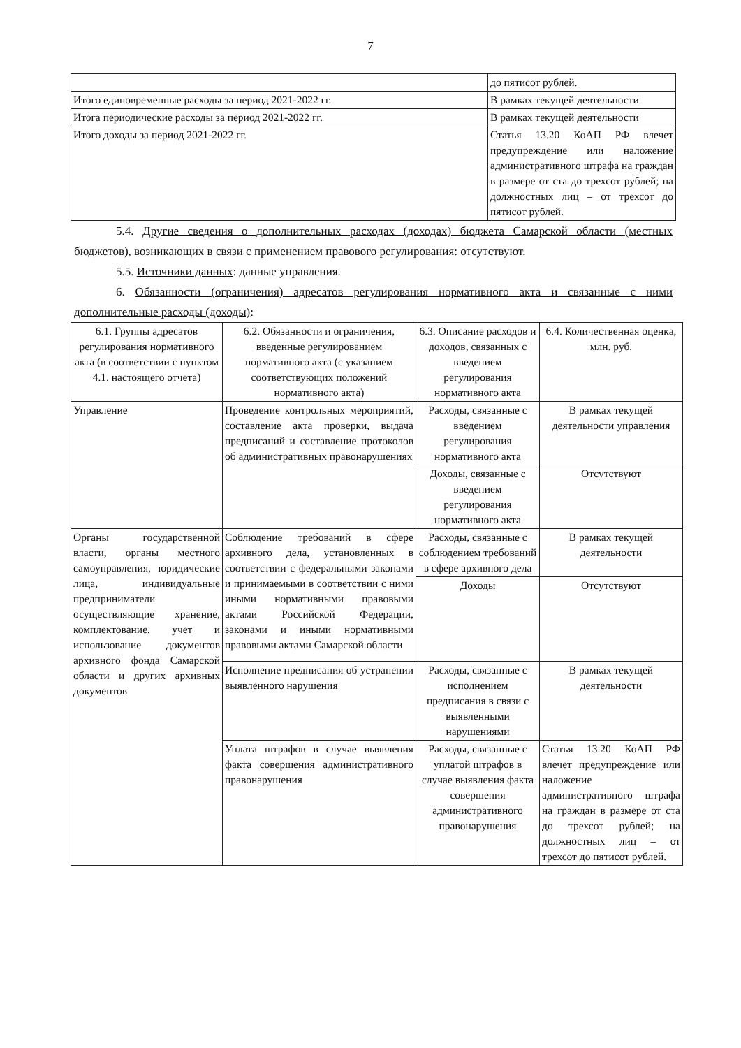7
| | до пятисот рублей. |
| Итого единовременные расходы за период 2021-2022 гг. | В рамках текущей деятельности |
| Итога периодические расходы за период 2021-2022 гг. | В рамках текущей деятельности |
| Итого доходы за период 2021-2022 гг. | Статья 13.20 КоАП РФ влечет предупреждение или наложение административного штрафа на граждан в размере от ста до трехсот рублей; на должностных лиц – от трехсот до пятисот рублей. |
5.4. Другие сведения о дополнительных расходах (доходах) бюджета Самарской области (местных бюджетов), возникающих в связи с применением правового регулирования: отсутствуют.
5.5. Источники данных: данные управления.
6. Обязанности (ограничения) адресатов регулирования нормативного акта и связанные с ними дополнительные расходы (доходы):
| 6.1. Группы адресатов регулирования нормативного акта (в соответствии с пунктом 4.1. настоящего отчета) | 6.2. Обязанности и ограничения, введенные регулированием нормативного акта (с указанием соответствующих положений нормативного акта) | 6.3. Описание расходов и доходов, связанных с введением регулирования нормативного акта | 6.4. Количественная оценка, млн. руб. |
| Управление | Проведение контрольных мероприятий, составление акта проверки, выдача предписаний и составление протоколов об административных правонарушениях | Расходы, связанные с введением регулирования нормативного акта | В рамках текущей деятельности управления |
| | | Доходы, связанные с введением регулирования нормативного акта | Отсутствуют |
| Органы государственной власти, органы местного самоуправления, юридические лица, индивидуальные предприниматели осуществляющие хранение, комплектование, учет и использование документов архивного фонда Самарской области и других архивных документов | Соблюдение требований в сфере архивного дела, установленных в соответствии с федеральными законами и принимаемыми в соответствии с ними иными нормативными правовыми актами Российской Федерации, законами и иными нормативными правовыми актами Самарской области | Расходы, связанные с соблюдением требований в сфере архивного дела | В рамках текущей деятельности |
| | | Доходы | Отсутствуют |
| | Исполнение предписания об устранении выявленного нарушения | Расходы, связанные с исполнением предписания в связи с выявленными нарушениями | В рамках текущей деятельности |
| | Уплата штрафов в случае выявления факта совершения административного правонарушения | Расходы, связанные с уплатой штрафов в случае выявления факта совершения административного правонарушения | Статья 13.20 КоАП РФ влечет предупреждение или наложение административного штрафа на граждан в размере от ста до трехсот рублей; на должностных лиц – от трехсот до пятисот рублей. |